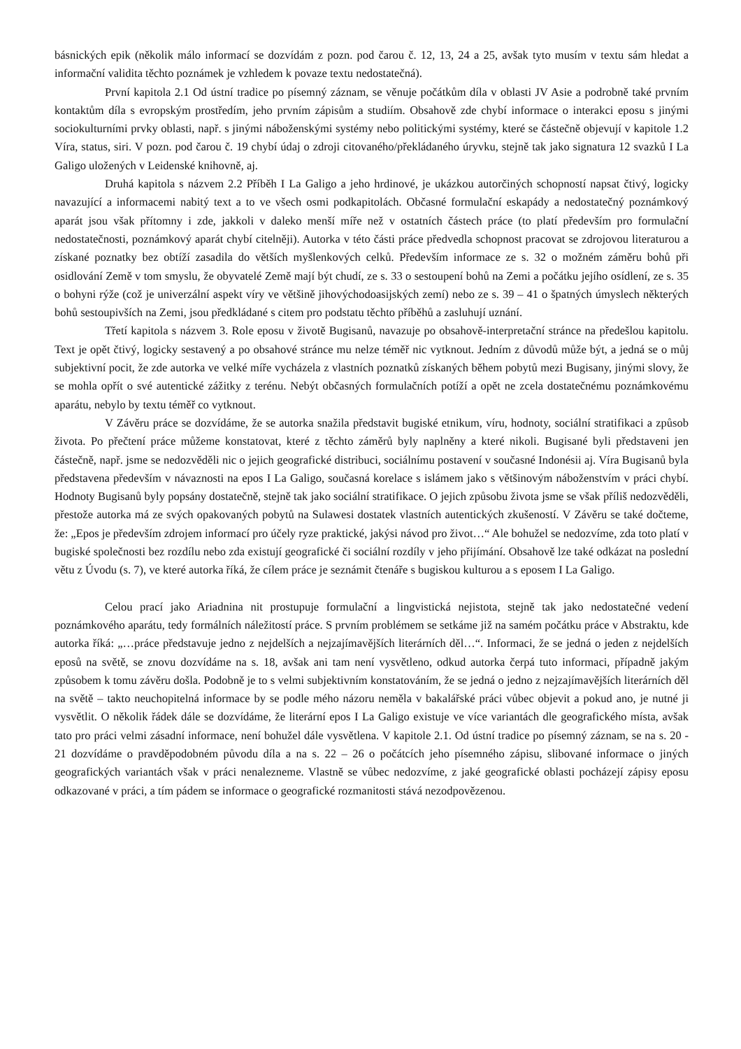básnických epik (několik málo informací se dozvídám z pozn. pod čarou č. 12, 13, 24 a 25, avšak tyto musím v textu sám hledat a informační validita těchto poznámek je vzhledem k povaze textu nedostatečná).
První kapitola 2.1 Od ústní tradice po písemný záznam, se věnuje počátkům díla v oblasti JV Asie a podrobně také prvním kontaktům díla s evropským prostředím, jeho prvním zápisům a studiím. Obsahově zde chybí informace o interakci eposu s jinými sociokulturními prvky oblasti, např. s jinými náboženskými systémy nebo politickými systémy, které se částečně objevují v kapitole 1.2 Víra, status, siri. V pozn. pod čarou č. 19 chybí údaj o zdroji citovaného/překládaného úryvku, stejně tak jako signatura 12 svazků I La Galigo uložených v Leidenské knihovně, aj.
Druhá kapitola s názvem 2.2 Příběh I La Galigo a jeho hrdinové, je ukázkou autorčiných schopností napsat čtivý, logicky navazující a informacemi nabitý text a to ve všech osmi podkapitolách. Občasné formulační eskapády a nedostatečný poznámkový aparát jsou však přítomny i zde, jakkoli v daleko menší míře než v ostatních částech práce (to platí především pro formulační nedostatečnosti, poznámkový aparát chybí citelněji). Autorka v této části práce předvedla schopnost pracovat se zdrojovou literaturou a získané poznatky bez obtíží zasadila do větších myšlenkových celků. Především informace ze s. 32 o možném záměru bohů při osidlování Země v tom smyslu, že obyvatelé Země mají být chudí, ze s. 33 o sestoupení bohů na Zemi a počátku jejího osídlení, ze s. 35 o bohyni rýže (což je univerzální aspekt víry ve většině jihovýchodoasijských zemí) nebo ze s. 39 – 41 o špatných úmyslech některých bohů sestoupivších na Zemi, jsou předkládané s citem pro podstatu těchto příběhů a zasluhují uznání.
Třetí kapitola s názvem 3. Role eposu v životě Bugisanů, navazuje po obsahově-interpretační stránce na předešlou kapitolu. Text je opět čtivý, logicky sestavený a po obsahové stránce mu nelze téměř nic vytknout. Jedním z důvodů může být, a jedná se o můj subjektivní pocit, že zde autorka ve velké míře vycházela z vlastních poznatků získaných během pobytů mezi Bugisany, jinými slovy, že se mohla opřít o své autentické zážitky z terénu. Nebýt občasných formulačních potíží a opět ne zcela dostatečnému poznámkovému aparátu, nebylo by textu téměř co vytknout.
V Závěru práce se dozvídáme, že se autorka snažila představit bugiské etnikum, víru, hodnoty, sociální stratifikaci a způsob života. Po přečtení práce můžeme konstatovat, které z těchto záměrů byly naplněny a které nikoli. Bugisané byli představeni jen částečně, např. jsme se nedozvěděli nic o jejich geografické distribuci, sociálnímu postavení v současné Indonésii aj. Víra Bugisanů byla představena především v návaznosti na epos I La Galigo, současná korelace s islámem jako s většinovým náboženstvím v práci chybí. Hodnoty Bugisanů byly popsány dostatečně, stejně tak jako sociální stratifikace. O jejich způsobu života jsme se však příliš nedozvěděli, přestože autorka má ze svých opakovaných pobytů na Sulawesi dostatek vlastních autentických zkušeností. V Závěru se také dočteme, že: „Epos je především zdrojem informací pro účely ryze praktické, jakýsi návod pro život…“ Ale bohužel se nedozvíme, zda toto platí v bugiské společnosti bez rozdílu nebo zda existují geografické či sociální rozdíly v jeho přijímání. Obsahově lze také odkázat na poslední větu z Úvodu (s. 7), ve které autorka říká, že cílem práce je seznámit čtenáře s bugiskou kulturou a s eposem I La Galigo.
Celou prací jako Ariadnina nit prostupuje formulační a lingvistická nejistota, stejně tak jako nedostatečné vedení poznámkového aparátu, tedy formálních náležitostí práce. S prvním problémem se setkáme již na samém počátku práce v Abstraktu, kde autorka říká: „…práce představuje jedno z nejdelších a nejzajímavějších literárních děl…“. Informaci, že se jedná o jeden z nejdelších eposů na světě, se znovu dozvídáme na s. 18, avšak ani tam není vysvětleno, odkud autorka čerpá tuto informaci, případně jakým způsobem k tomu závěru došla. Podobně je to s velmi subjektivním konstatováním, že se jedná o jedno z nejzajímavějších literárních děl na světě – takto neuchopitelná informace by se podle mého názoru neměla v bakalářské práci vůbec objevit a pokud ano, je nutné ji vysvětlit. O několik řádek dále se dozvídáme, že literární epos I La Galigo existuje ve více variantách dle geografického místa, avšak tato pro práci velmi zásadní informace, není bohužel dále vysvětlena. V kapitole 2.1. Od ústní tradice po písemný záznam, se na s. 20 - 21 dozvídáme o pravděpodobném původu díla a na s. 22 – 26 o počátcích jeho písemného zápisu, slibované informace o jiných geografických variantách však v práci nenalezneme. Vlastně se vůbec nedozvíme, z jaké geografické oblasti pocházejí zápisy eposu odkazované v práci, a tím pádem se informace o geografické rozmanitosti stává nezodpovězenou.